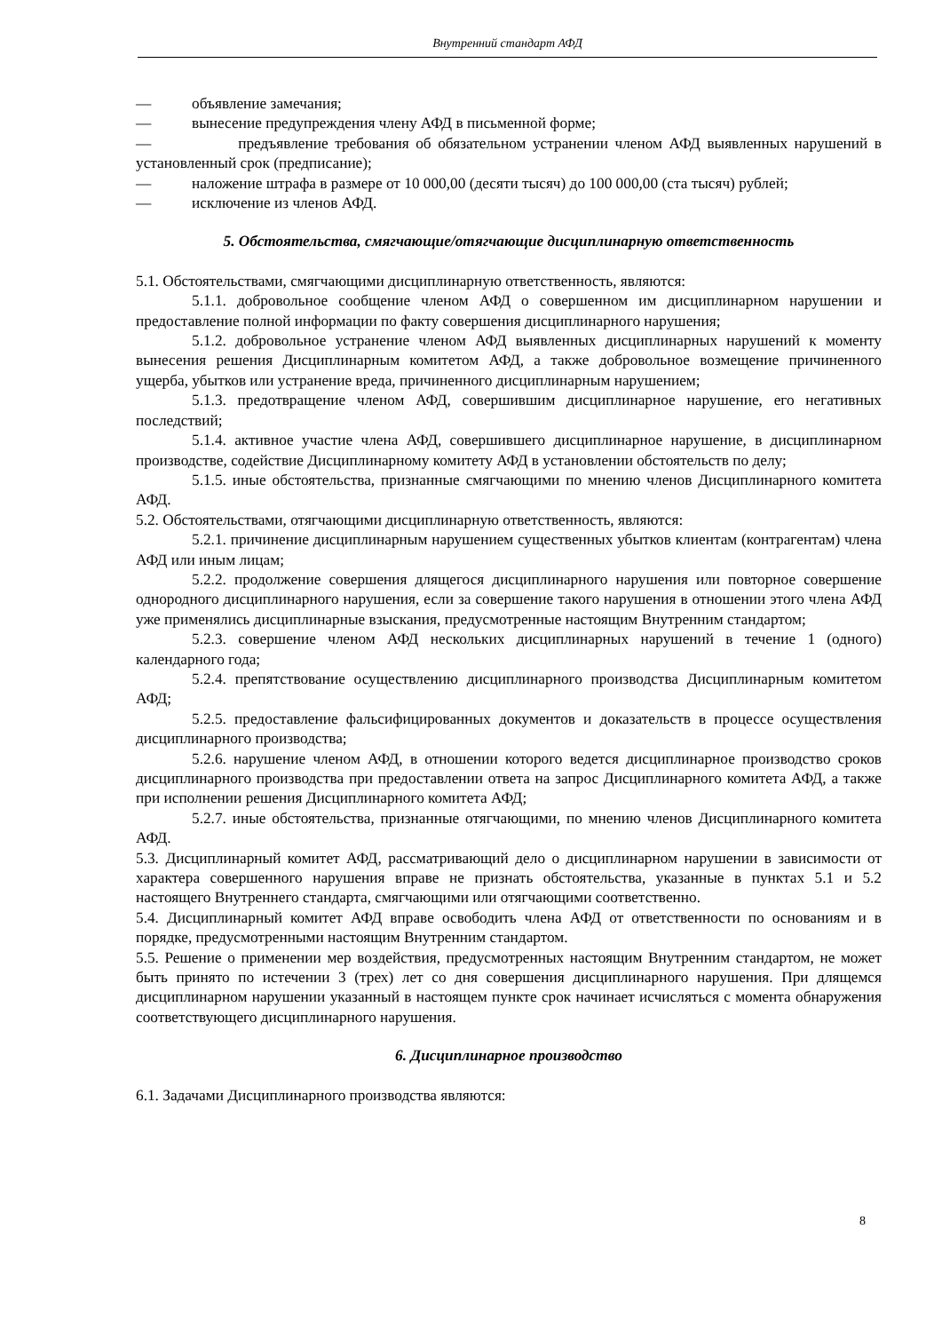Внутренний стандарт АФД
— объявление замечания;
— вынесение предупреждения члену АФД в письменной форме;
— предъявление требования об обязательном устранении членом АФД выявленных нарушений в установленный срок (предписание);
— наложение штрафа в размере от 10 000,00 (десяти тысяч) до 100 000,00 (ста тысяч) рублей;
— исключение из членов АФД.
5. Обстоятельства, смягчающие/отягчающие дисциплинарную ответственность
5.1. Обстоятельствами, смягчающими дисциплинарную ответственность, являются:
5.1.1. добровольное сообщение членом АФД о совершенном им дисциплинарном нарушении и предоставление полной информации по факту совершения дисциплинарного нарушения;
5.1.2. добровольное устранение членом АФД выявленных дисциплинарных нарушений к моменту вынесения решения Дисциплинарным комитетом АФД, а также добровольное возмещение причиненного ущерба, убытков или устранение вреда, причиненного дисциплинарным нарушением;
5.1.3. предотвращение членом АФД, совершившим дисциплинарное нарушение, его негативных последствий;
5.1.4. активное участие члена АФД, совершившего дисциплинарное нарушение, в дисциплинарном производстве, содействие Дисциплинарному комитету АФД в установлении обстоятельств по делу;
5.1.5. иные обстоятельства, признанные смягчающими по мнению членов Дисциплинарного комитета АФД.
5.2. Обстоятельствами, отягчающими дисциплинарную ответственность, являются:
5.2.1. причинение дисциплинарным нарушением существенных убытков клиентам (контрагентам) члена АФД или иным лицам;
5.2.2. продолжение совершения длящегося дисциплинарного нарушения или повторное совершение однородного дисциплинарного нарушения, если за совершение такого нарушения в отношении этого члена АФД уже применялись дисциплинарные взыскания, предусмотренные настоящим Внутренним стандартом;
5.2.3. совершение членом АФД нескольких дисциплинарных нарушений в течение 1 (одного) календарного года;
5.2.4. препятствование осуществлению дисциплинарного производства Дисциплинарным комитетом АФД;
5.2.5. предоставление фальсифицированных документов и доказательств в процессе осуществления дисциплинарного производства;
5.2.6. нарушение членом АФД, в отношении которого ведется дисциплинарное производство сроков дисциплинарного производства при предоставлении ответа на запрос Дисциплинарного комитета АФД, а также при исполнении решения Дисциплинарного комитета АФД;
5.2.7. иные обстоятельства, признанные отягчающими, по мнению членов Дисциплинарного комитета АФД.
5.3. Дисциплинарный комитет АФД, рассматривающий дело о дисциплинарном нарушении в зависимости от характера совершенного нарушения вправе не признать обстоятельства, указанные в пунктах 5.1 и 5.2 настоящего Внутреннего стандарта, смягчающими или отягчающими соответственно.
5.4. Дисциплинарный комитет АФД вправе освободить члена АФД от ответственности по основаниям и в порядке, предусмотренными настоящим Внутренним стандартом.
5.5. Решение о применении мер воздействия, предусмотренных настоящим Внутренним стандартом, не может быть принято по истечении 3 (трех) лет со дня совершения дисциплинарного нарушения. При длящемся дисциплинарном нарушении указанный в настоящем пункте срок начинает исчисляться с момента обнаружения соответствующего дисциплинарного нарушения.
6. Дисциплинарное производство
6.1. Задачами Дисциплинарного производства являются:
8